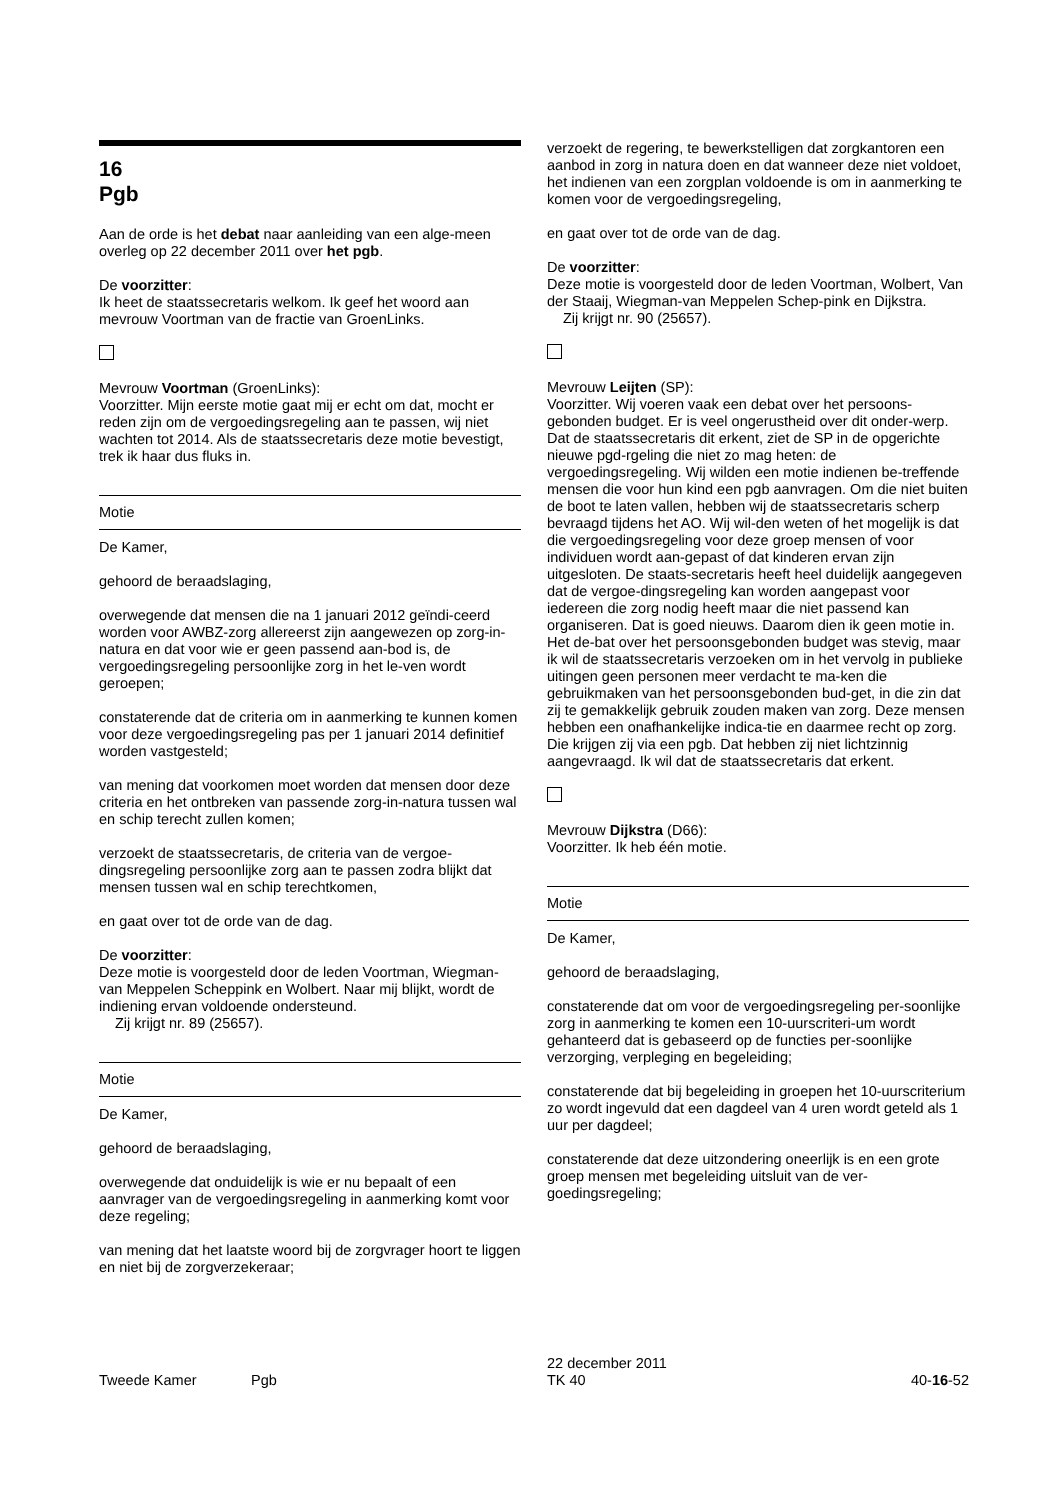16
Pgb
Aan de orde is het debat naar aanleiding van een alge-meen overleg op 22 december 2011 over het pgb.
De voorzitter:
Ik heet de staatssecretaris welkom. Ik geef het woord aan mevrouw Voortman van de fractie van GroenLinks.
Mevrouw Voortman (GroenLinks):
Voorzitter. Mijn eerste motie gaat mij er echt om dat, mocht er reden zijn om de vergoedingsregeling aan te passen, wij niet wachten tot 2014. Als de staatssecretaris deze motie bevestigt, trek ik haar dus fluks in.
Motie
De Kamer,
gehoord de beraadslaging,
overwegende dat mensen die na 1 januari 2012 geïndi-ceerd worden voor AWBZ-zorg allereerst zijn aangewezen op zorg-in-natura en dat voor wie er geen passend aan-bod is, de vergoedingsregeling persoonlijke zorg in het le-ven wordt geroepen;
constaterende dat de criteria om in aanmerking te kunnen komen voor deze vergoedingsregeling pas per 1 januari 2014 definitief worden vastgesteld;
van mening dat voorkomen moet worden dat mensen door deze criteria en het ontbreken van passende zorg-in-natura tussen wal en schip terecht zullen komen;
verzoekt de staatssecretaris, de criteria van de vergoe-dingsregeling persoonlijke zorg aan te passen zodra blijkt dat mensen tussen wal en schip terechtkomen,
en gaat over tot de orde van de dag.
De voorzitter:
Deze motie is voorgesteld door de leden Voortman, Wiegman-van Meppelen Scheppink en Wolbert. Naar mij blijkt, wordt de indiening ervan voldoende ondersteund.
Zij krijgt nr. 89 (25657).
Motie
De Kamer,
gehoord de beraadslaging,
overwegende dat onduidelijk is wie er nu bepaalt of een aanvrager van de vergoedingsregeling in aanmerking komt voor deze regeling;
van mening dat het laatste woord bij de zorgvrager hoort te liggen en niet bij de zorgverzekeraar;
verzoekt de regering, te bewerkstelligen dat zorgkantoren een aanbod in zorg in natura doen en dat wanneer deze niet voldoet, het indienen van een zorgplan voldoende is om in aanmerking te komen voor de vergoedingsregeling,
en gaat over tot de orde van de dag.
De voorzitter:
Deze motie is voorgesteld door de leden Voortman, Wolbert, Van der Staaij, Wiegman-van Meppelen Schep-pink en Dijkstra.
Zij krijgt nr. 90 (25657).
Mevrouw Leijten (SP):
Voorzitter. Wij voeren vaak een debat over het persoons-gebonden budget. Er is veel ongerustheid over dit onder-werp. Dat de staatssecretaris dit erkent, ziet de SP in de opgerichte nieuwe pgd-rgeling die niet zo mag heten: de vergoedingsregeling. Wij wilden een motie indienen be-treffende mensen die voor hun kind een pgb aanvragen. Om die niet buiten de boot te laten vallen, hebben wij de staatssecretaris scherp bevraagd tijdens het AO. Wij wil-den weten of het mogelijk is dat die vergoedingsregeling voor deze groep mensen of voor individuen wordt aan-gepast of dat kinderen ervan zijn uitgesloten. De staats-secretaris heeft heel duidelijk aangegeven dat de vergoe-dingsregeling kan worden aangepast voor iedereen die zorg nodig heeft maar die niet passend kan organiseren. Dat is goed nieuws. Daarom dien ik geen motie in. Het de-bat over het persoonsgebonden budget was stevig, maar ik wil de staatssecretaris verzoeken om in het vervolg in publieke uitingen geen personen meer verdacht te ma-ken die gebruikmaken van het persoonsgebonden bud-get, in die zin dat zij te gemakkelijk gebruik zouden maken van zorg. Deze mensen hebben een onafhankelijke indica-tie en daarmee recht op zorg. Die krijgen zij via een pgb. Dat hebben zij niet lichtzinnig aangevraagd. Ik wil dat de staatssecretaris dat erkent.
Mevrouw Dijkstra (D66):
Voorzitter. Ik heb één motie.
Motie
De Kamer,
gehoord de beraadslaging,
constaterende dat om voor de vergoedingsregeling per-soonlijke zorg in aanmerking te komen een 10-uurscriteri-um wordt gehanteerd dat is gebaseerd op de functies per-soonlijke verzorging, verpleging en begeleiding;
constaterende dat bij begeleiding in groepen het 10-uurscriterium zo wordt ingevuld dat een dagdeel van 4 uren wordt geteld als 1 uur per dagdeel;
constaterende dat deze uitzondering oneerlijk is en een grote groep mensen met begeleiding uitsluit van de ver-goedingsregeling;
Tweede Kamer Pgb
22 december 2011
TK 40
40-16-52